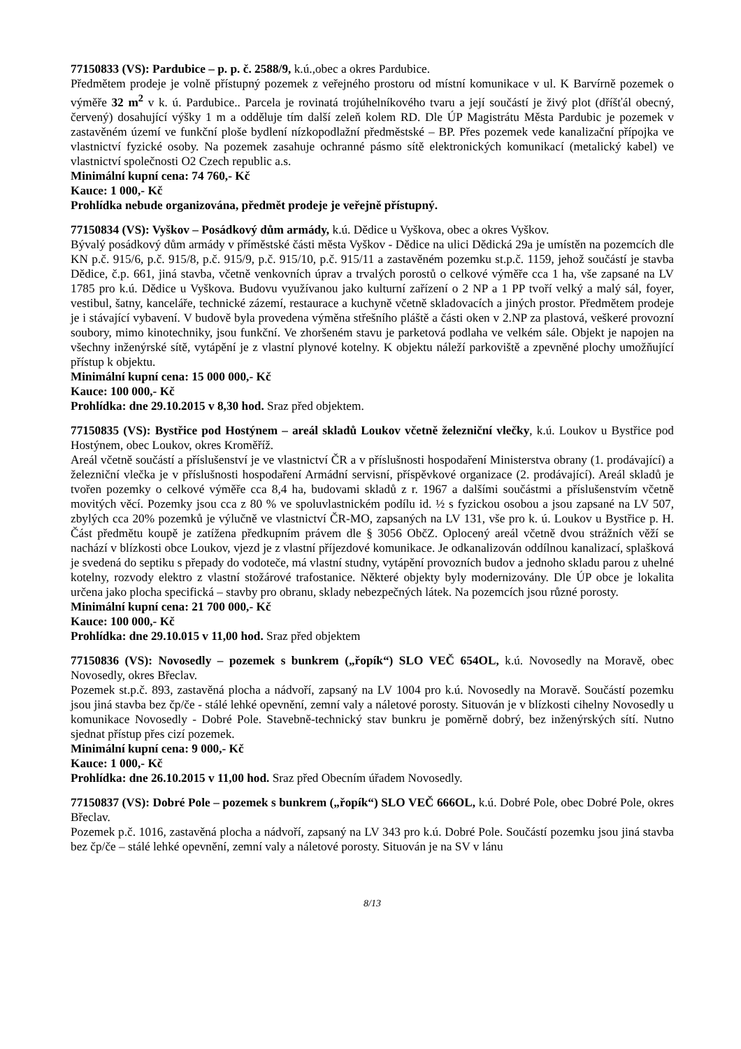77150833 (VS): Pardubice – p. p. č. 2588/9, k.ú.,obec a okres Pardubice.
Předmětem prodeje je volně přístupný pozemek z veřejného prostoru od místní komunikace v ul. K Barvírně pozemek o výměře 32 m<sup>2</sup> v k. ú. Pardubice.. Parcela je rovinatá trojúhelníkového tvaru a její součástí je živý plot (dříšťál obecný, červený) dosahující výšky 1 m a odděluje tím další zeleň kolem RD. Dle ÚP Magistrátu Města Pardubic je pozemek v zastavěném území ve funkční ploše bydlení nízkopodlažní předměstské – BP. Přes pozemek vede kanalizační přípojka ve vlastnictví fyzické osoby. Na pozemek zasahuje ochranné pásmo sítě elektronických komunikací (metalický kabel) ve vlastnictví společnosti O2 Czech republic a.s.
Minimální kupní cena: 74 760,- Kč
Kauce: 1 000,- Kč
Prohlídka nebude organizována, předmět prodeje je veřejně přístupný.
77150834 (VS): Vyškov – Posádkový dům armády, k.ú. Dědice u Vyškova, obec a okres Vyškov.
Bývalý posádkový dům armády v příměstské části města Vyškov - Dědice na ulici Dědická 29a je umístěn na pozemcích dle KN p.č. 915/6, p.č. 915/8, p.č. 915/9, p.č. 915/10, p.č. 915/11 a zastavěném pozemku st.p.č. 1159, jehož součástí je stavba Dědice, č.p. 661, jiná stavba, včetně venkovních úprav a trvalých porostů o celkové výměře cca 1 ha, vše zapsané na LV 1785 pro k.ú. Dědice u Vyškova. Budovu využívanou jako kulturní zařízení o 2 NP a 1 PP tvoří velký a malý sál, foyer, vestibul, šatny, kanceláře, technické zázemí, restaurace a kuchyně včetně skladovacích a jiných prostor. Předmětem prodeje je i stávající vybavení. V budově byla provedena výměna střešního pláště a části oken v 2.NP za plastová, veškeré provozní soubory, mimo kinotechniky, jsou funkční. Ve zhoršeném stavu je parketová podlaha ve velkém sále. Objekt je napojen na všechny inženýrské sítě, vytápění je z vlastní plynové kotelny. K objektu náleží parkoviště a zpevněné plochy umožňující přístup k objektu.
Minimální kupní cena: 15 000 000,- Kč
Kauce: 100 000,- Kč
Prohlídka: dne 29.10.2015 v 8,30 hod. Sraz před objektem.
77150835 (VS): Bystřice pod Hostýnem – areál skladů Loukov včetně železniční vlečky, k.ú. Loukov u Bystřice pod Hostýnem, obec Loukov, okres Kroměříž.
Areál včetně součástí a příslušenství je ve vlastnictví ČR a v příslušnosti hospodaření Ministerstva obrany (1. prodávající) a železniční vlečka je v příslušnosti hospodaření Armádní servisní, příspěvkové organizace (2. prodávající). Areál skladů je tvořen pozemky o celkové výměře cca 8,4 ha, budovami skladů z r. 1967 a dalšími součástmi a příslušenstvím včetně movitých věcí. Pozemky jsou cca z 80 % ve spoluvlastnickém podílu id. ½ s fyzickou osobou a jsou zapsané na LV 507, zbylých cca 20% pozemků je výlučně ve vlastnictví ČR-MO, zapsaných na LV 131, vše pro k. ú. Loukov u Bystřice p. H. Část předmětu koupě je zatížena předkupním právem dle § 3056 ObčZ. Oplocený areál včetně dvou strážních věží se nachází v blízkosti obce Loukov, vjezd je z vlastní příjezdové komunikace. Je odkanalizován oddílnou kanalizací, splašková je svedená do septiku s přepady do vodoteče, má vlastní studny, vytápění provozních budov a jednoho skladu parou z uhelné kotelny, rozvody elektro z vlastní stožárové trafostanice. Některé objekty byly modernizovány. Dle ÚP obce je lokalita určena jako plocha specifická – stavby pro obranu, sklady nebezpečných látek. Na pozemcích jsou různé porosty.
Minimální kupní cena: 21 700 000,- Kč
Kauce: 100 000,- Kč
Prohlídka: dne 29.10.015 v 11,00 hod. Sraz před objektem
77150836 (VS): Novosedly – pozemek s bunkrem („řopík“) SLO VEČ 654OL, k.ú. Novosedly na Moravě, obec Novosedly, okres Břeclav.
Pozemek st.p.č. 893, zastavěná plocha a nádvoří, zapsaný na LV 1004 pro k.ú. Novosedly na Moravě. Součástí pozemku jsou jiná stavba bez čp/če - stálé lehké opevnění, zemní valy a náletové porosty. Situován je v blízkosti cihelny Novosedly u komunikace Novosedly - Dobré Pole. Stavebně-technický stav bunkru je poměrně dobrý, bez inženýrských sítí. Nutno sjednat přístup přes cizí pozemek.
Minimální kupní cena: 9 000,- Kč
Kauce: 1 000,- Kč
Prohlídka: dne 26.10.2015 v 11,00 hod. Sraz před Obecním úřadem Novosedly.
77150837 (VS): Dobré Pole – pozemek s bunkrem („řopík“) SLO VEČ 666OL, k.ú. Dobré Pole, obec Dobré Pole, okres Břeclav.
Pozemek p.č. 1016, zastavěná plocha a nádvoří, zapsaný na LV 343 pro k.ú. Dobré Pole. Součástí pozemku jsou jiná stavba bez čp/če – stálé lehké opevnění, zemní valy a náletové porosty. Situován je na SV v lánu
8/13